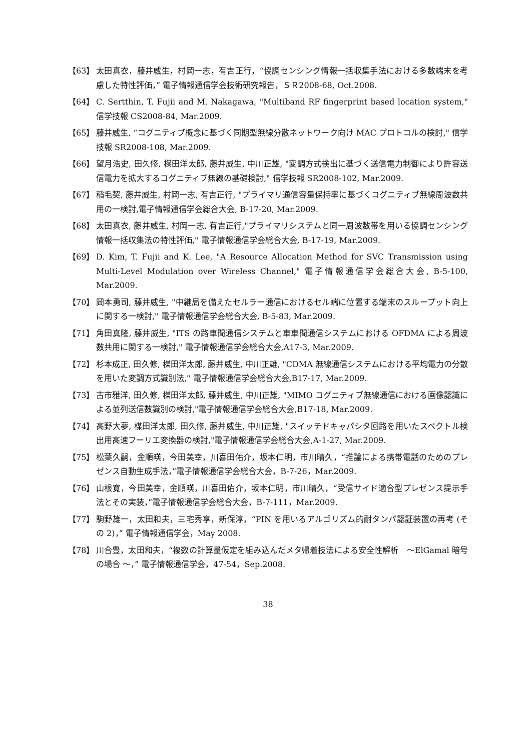【63】 太田真衣，藤井威生，村岡一志，有吉正行，“協調センシング情報一括収集手法における多数端末を考慮した特性評価，” 電子情報通信学会技術研究報告，ＳＲ2008-68, Oct.2008.
【64】 C. Sertthin, T. Fujii and M. Nakagawa, "Multiband RF fingerprint based location system," 信学技報 CS2008-84, Mar.2009.
【65】 藤井威生, “コグニティブ概念に基づく同期型無線分散ネットワーク向け MAC プロトコルの検討," 信学技報 SR2008-108, Mar.2009.
【66】 望月浩史, 田久修, 楳田洋太郎, 藤井威生, 中川正雄, "変調方式検出に基づく送信電力制御により許容送信電力を拡大するコグニティブ無線の基礎検討," 信学技報 SR2008-102, Mar.2009.
【67】 稲毛契, 藤井威生, 村岡一志, 有吉正行, "プライマリ通信容量保持率に基づくコグニティブ無線周波数共用の一検討,電子情報通信学会総合大会, B-17-20, Mar.2009.
【68】 太田真衣, 藤井威生, 村岡一志, 有吉正行,"プライマリシステムと同一周波数帯を用いる協調センシング情報一括収集法の特性評価," 電子情報通信学会総合大会, B-17-19, Mar.2009.
【69】 D. Kim, T. Fujii and K. Lee, "A Resource Allocation Method for SVC Transmission using Multi-Level Modulation over Wireless Channel," 電子情報通信学会総合大会, B-5-100, Mar.2009.
【70】 岡本勇司, 藤井威生, "中継局を備えたセルラー通信におけるセル端に位置する端末のスループット向上に関する一検討," 電子情報通信学会総合大会, B-5-83, Mar.2009.
【71】 角田真隆, 藤井威生, "ITS の路車間通信システムと車車間通信システムにおける OFDMA による周波数共用に関する一検討," 電子情報通信学会総合大会,A17-3, Mar.2009.
【72】 杉本成正, 田久修, 楳田洋太郎, 藤井威生, 中川正雄, "CDMA 無線通信システムにおける平均電力の分散を用いた変調方式識別法," 電子情報通信学会総合大会,B17-17, Mar.2009.
【73】 古市雅洋, 田久修, 楳田洋太郎, 藤井威生, 中川正雄, "MIMO コグニティブ無線通信における画像認識による並列送信数識別の検討,"電子情報通信学会総合大会,B17-18, Mar.2009.
【74】 高野大夢, 楳田洋太郎, 田久修, 藤井威生, 中川正雄, "スイッチドキャパシタ回路を用いたスペクトル検出用高速フーリエ変換器の検討,"電子情報通信学会総合大会,A-1-27, Mar.2009.
【75】 松葉久嗣，金順暎，今田美幸，川喜田佑介，坂本仁明，市川晴久，“推論による携帯電話のためのプレゼンス自動生成手法，”電子情報通信学会総合大会，B-7-26，Mar.2009.
【76】 山根寛，今田美幸，金順暎，川喜田佑介，坂本仁明，市川晴久，“受信サイド適合型プレゼンス提示手法とその実装，”電子情報通信学会総合大会，B-7-111，Mar.2009.
【77】 駒野雄一，太田和夫，三宅秀享，新保淳，“PIN を用いるアルゴリズム的耐タンパ認証装置の再考 (その 2)，” 電子情報通信学会，May 2008.
【78】 川合豊，太田和夫，“複数の計算量仮定を組み込んだメタ帰着技法による安全性解析　～ElGamal 暗号の場合 ～，” 電子情報通信学会，47-54，Sep.2008.
38